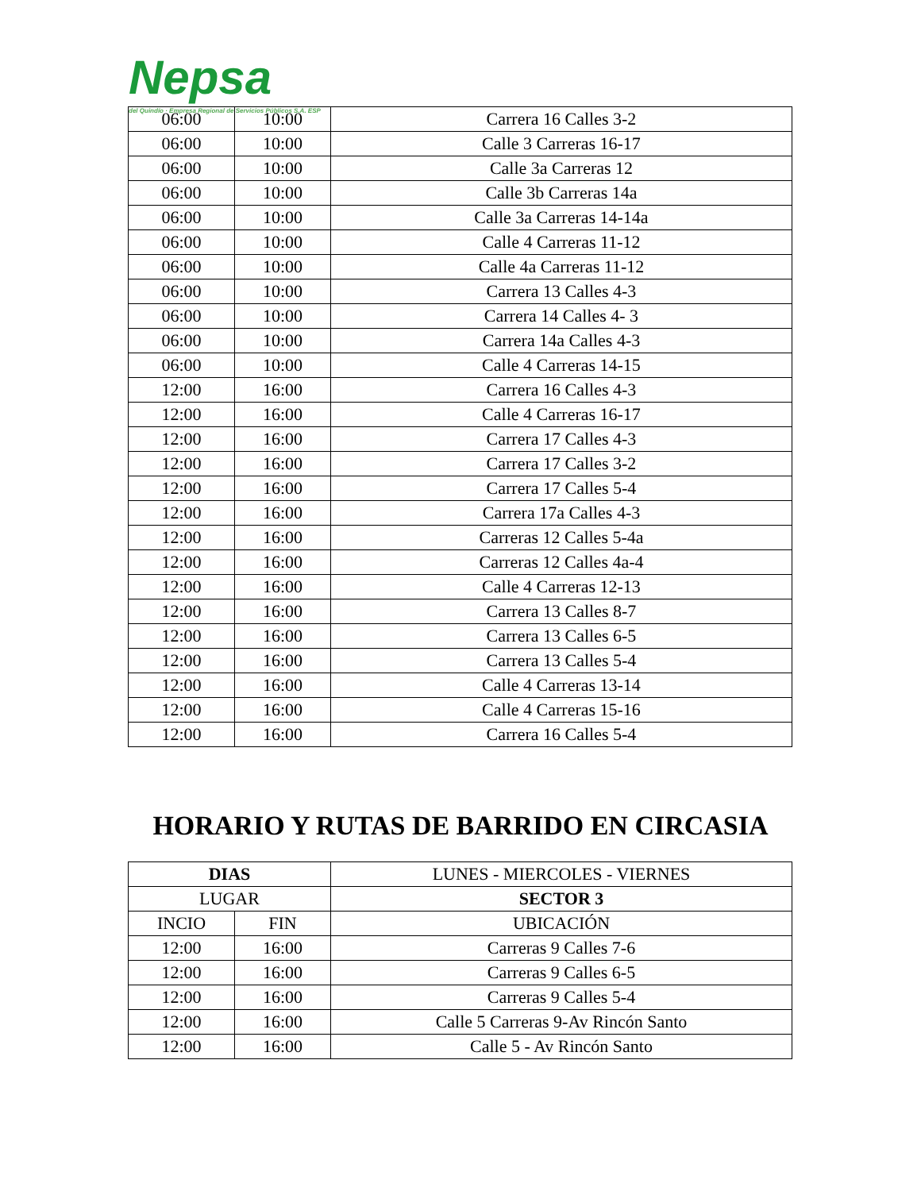Nepsa del Quindío · Empresa Regional de Servicios Públicos S.A. ESP
| 06:00 | 10:00 | Carrera 16 Calles 3-2 |
| 06:00 | 10:00 | Calle 3 Carreras 16-17 |
| 06:00 | 10:00 | Calle 3a Carreras 12 |
| 06:00 | 10:00 | Calle 3b Carreras 14a |
| 06:00 | 10:00 | Calle 3a Carreras 14-14a |
| 06:00 | 10:00 | Calle 4 Carreras 11-12 |
| 06:00 | 10:00 | Calle 4a Carreras 11-12 |
| 06:00 | 10:00 | Carrera 13 Calles 4-3 |
| 06:00 | 10:00 | Carrera 14 Calles 4- 3 |
| 06:00 | 10:00 | Carrera 14a Calles 4-3 |
| 06:00 | 10:00 | Calle 4 Carreras 14-15 |
| 12:00 | 16:00 | Carrera 16 Calles 4-3 |
| 12:00 | 16:00 | Calle 4 Carreras 16-17 |
| 12:00 | 16:00 | Carrera 17 Calles 4-3 |
| 12:00 | 16:00 | Carrera 17 Calles 3-2 |
| 12:00 | 16:00 | Carrera 17 Calles 5-4 |
| 12:00 | 16:00 | Carrera 17a Calles 4-3 |
| 12:00 | 16:00 | Carreras 12 Calles 5-4a |
| 12:00 | 16:00 | Carreras 12 Calles 4a-4 |
| 12:00 | 16:00 | Calle 4 Carreras 12-13 |
| 12:00 | 16:00 | Carrera 13 Calles 8-7 |
| 12:00 | 16:00 | Carrera 13 Calles 6-5 |
| 12:00 | 16:00 | Carrera 13 Calles 5-4 |
| 12:00 | 16:00 | Calle 4 Carreras 13-14 |
| 12:00 | 16:00 | Calle 4 Carreras 15-16 |
| 12:00 | 16:00 | Carrera 16 Calles 5-4 |
HORARIO Y RUTAS DE BARRIDO EN CIRCASIA
| DIAS | | LUNES - MIERCOLES - VIERNES |
| --- | --- | --- |
| LUGAR | | SECTOR 3 |
| INCIO | FIN | UBICACIÓN |
| 12:00 | 16:00 | Carreras 9 Calles 7-6 |
| 12:00 | 16:00 | Carreras 9 Calles 6-5 |
| 12:00 | 16:00 | Carreras 9 Calles 5-4 |
| 12:00 | 16:00 | Calle 5 Carreras 9-Av Rincón Santo |
| 12:00 | 16:00 | Calle 5 - Av Rincón Santo |